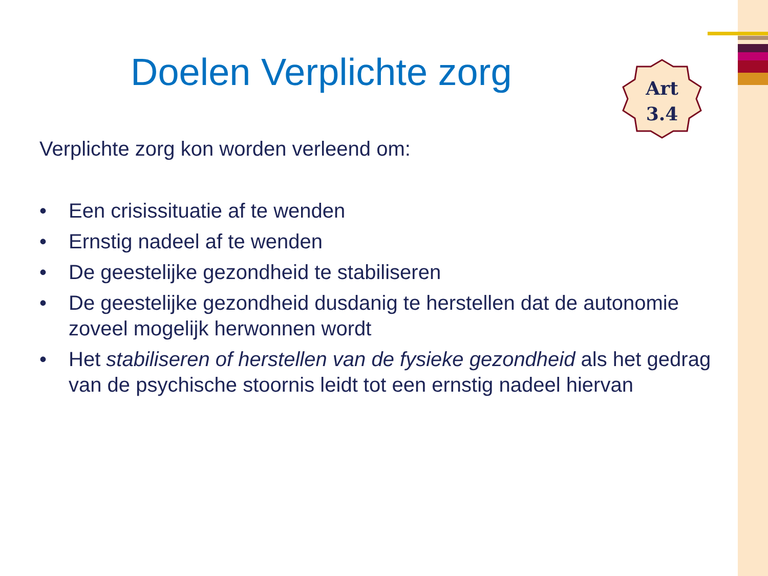Doelen Verplichte zorg
Art
3.4
Verplichte zorg kon worden verleend om:
• Een crisissituatie af te wenden
• Ernstig nadeel af te wenden
• De geestelijke gezondheid te stabiliseren
• De geestelijke gezondheid dusdanig te herstellen dat de autonomie zoveel mogelijk herwonnen wordt
• Het stabiliseren of herstellen van de fysieke gezondheid als het gedrag van de psychische stoornis leidt tot een ernstig nadeel hiervan